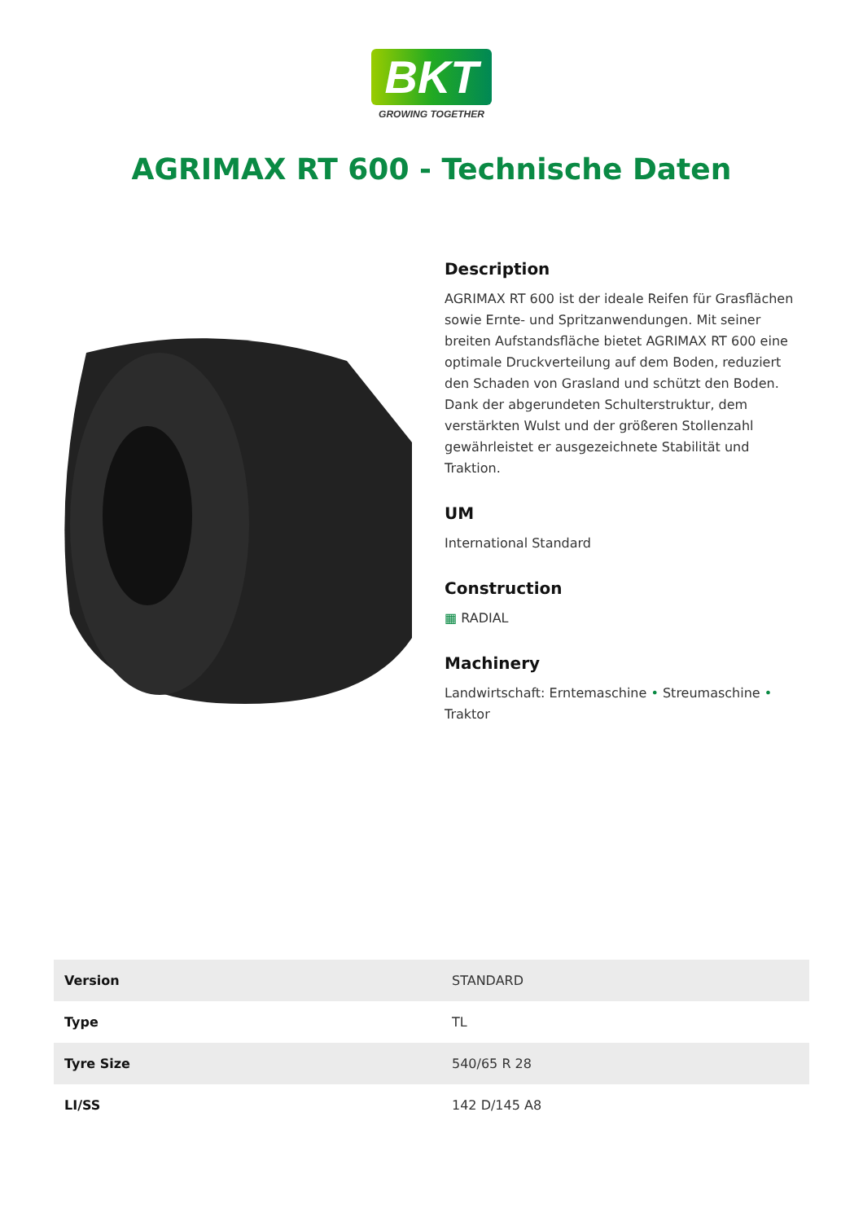BKT
GROWING TOGETHER
AGRIMAX RT 600 - Technische Daten
Description
AGRIMAX RT 600 ist der ideale Reifen für Grasflächen sowie Ernte- und Spritzanwendungen. Mit seiner breiten Aufstandsfläche bietet AGRIMAX RT 600 eine optimale Druckverteilung auf dem Boden, reduziert den Schaden von Grasland und schützt den Boden. Dank der abgerundeten Schulterstruktur, dem verstärkten Wulst und der größeren Stollenzahl gewährleistet er ausgezeichnete Stabilität und Traktion.
UM
International Standard
Construction
▦ RADIAL
Machinery
Landwirtschaft: Erntemaschine • Streumaschine • Traktor
| Version | STANDARD |
| Type | TL |
| Tyre Size | 540/65 R 28 |
| LI/SS | 142 D/145 A8 |